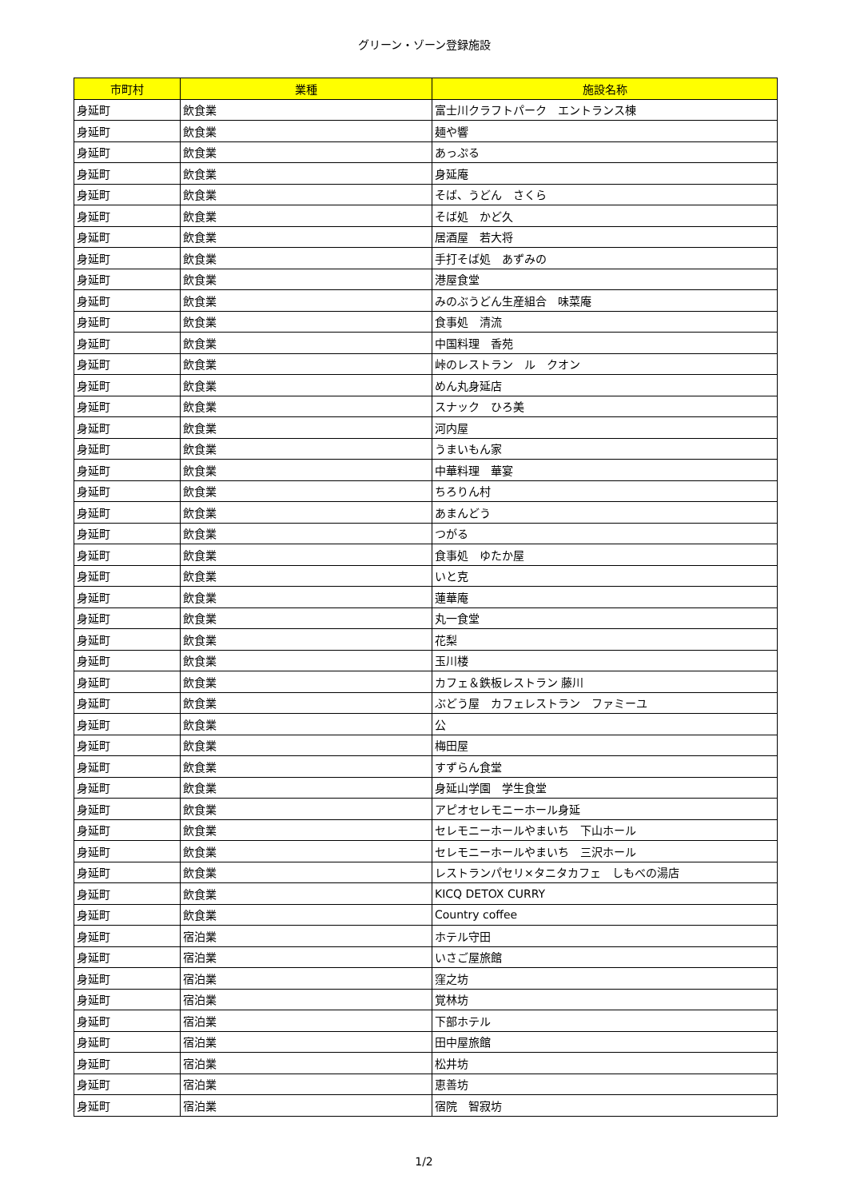グリーン・ゾーン登録施設
| 市町村 | 業種 | 施設名称 |
| --- | --- | --- |
| 身延町 | 飲食業 | 富士川クラフトパーク エントランス棟 |
| 身延町 | 飲食業 | 麺や響 |
| 身延町 | 飲食業 | あっぷる |
| 身延町 | 飲食業 | 身延庵 |
| 身延町 | 飲食業 | そば、うどん さくら |
| 身延町 | 飲食業 | そば処 かど久 |
| 身延町 | 飲食業 | 居酒屋 若大将 |
| 身延町 | 飲食業 | 手打そば処 あずみの |
| 身延町 | 飲食業 | 港屋食堂 |
| 身延町 | 飲食業 | みのぶうどん生産組合 味菜庵 |
| 身延町 | 飲食業 | 食事処 清流 |
| 身延町 | 飲食業 | 中国料理 香苑 |
| 身延町 | 飲食業 | 峠のレストラン ル クオン |
| 身延町 | 飲食業 | めん丸身延店 |
| 身延町 | 飲食業 | スナック ひろ美 |
| 身延町 | 飲食業 | 河内屋 |
| 身延町 | 飲食業 | うまいもん家 |
| 身延町 | 飲食業 | 中華料理 華宴 |
| 身延町 | 飲食業 | ちろりん村 |
| 身延町 | 飲食業 | あまんどう |
| 身延町 | 飲食業 | つがる |
| 身延町 | 飲食業 | 食事処 ゆたか屋 |
| 身延町 | 飲食業 | いと克 |
| 身延町 | 飲食業 | 蓮華庵 |
| 身延町 | 飲食業 | 丸一食堂 |
| 身延町 | 飲食業 | 花梨 |
| 身延町 | 飲食業 | 玉川楼 |
| 身延町 | 飲食業 | カフェ＆鉄板レストラン 藤川 |
| 身延町 | 飲食業 | ぶどう屋 カフェレストラン ファミーユ |
| 身延町 | 飲食業 | 公 |
| 身延町 | 飲食業 | 梅田屋 |
| 身延町 | 飲食業 | すずらん食堂 |
| 身延町 | 飲食業 | 身延山学園 学生食堂 |
| 身延町 | 飲食業 | アピオセレモニーホール身延 |
| 身延町 | 飲食業 | セレモニーホールやまいち 下山ホール |
| 身延町 | 飲食業 | セレモニーホールやまいち 三沢ホール |
| 身延町 | 飲食業 | レストランパセリ×タニタカフェ しもべの湯店 |
| 身延町 | 飲食業 | KICQ DETOX CURRY |
| 身延町 | 飲食業 | Country coffee |
| 身延町 | 宿泊業 | ホテル守田 |
| 身延町 | 宿泊業 | いさご屋旅館 |
| 身延町 | 宿泊業 | 窪之坊 |
| 身延町 | 宿泊業 | 覚林坊 |
| 身延町 | 宿泊業 | 下部ホテル |
| 身延町 | 宿泊業 | 田中屋旅館 |
| 身延町 | 宿泊業 | 松井坊 |
| 身延町 | 宿泊業 | 恵善坊 |
| 身延町 | 宿泊業 | 宿院 智寂坊 |
1/2